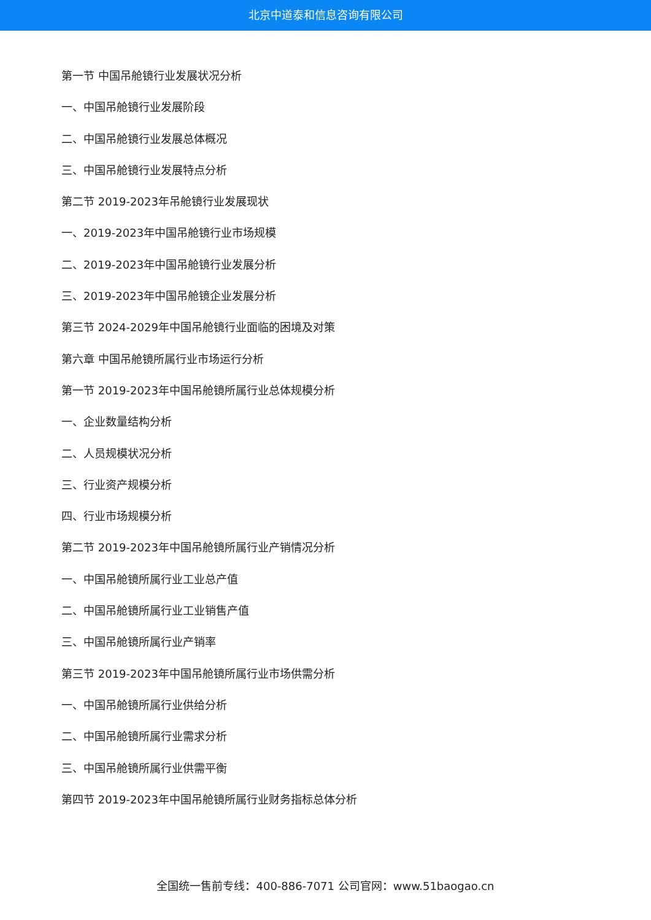北京中道泰和信息咨询有限公司
第一节 中国吊舱镜行业发展状况分析
一、中国吊舱镜行业发展阶段
二、中国吊舱镜行业发展总体概况
三、中国吊舱镜行业发展特点分析
第二节 2019-2023年吊舱镜行业发展现状
一、2019-2023年中国吊舱镜行业市场规模
二、2019-2023年中国吊舱镜行业发展分析
三、2019-2023年中国吊舱镜企业发展分析
第三节 2024-2029年中国吊舱镜行业面临的困境及对策
第六章 中国吊舱镜所属行业市场运行分析
第一节 2019-2023年中国吊舱镜所属行业总体规模分析
一、企业数量结构分析
二、人员规模状况分析
三、行业资产规模分析
四、行业市场规模分析
第二节 2019-2023年中国吊舱镜所属行业产销情况分析
一、中国吊舱镜所属行业工业总产值
二、中国吊舱镜所属行业工业销售产值
三、中国吊舱镜所属行业产销率
第三节 2019-2023年中国吊舱镜所属行业市场供需分析
一、中国吊舱镜所属行业供给分析
二、中国吊舱镜所属行业需求分析
三、中国吊舱镜所属行业供需平衡
第四节 2019-2023年中国吊舱镜所属行业财务指标总体分析
全国统一售前专线：400-886-7071 公司官网：www.51baogao.cn